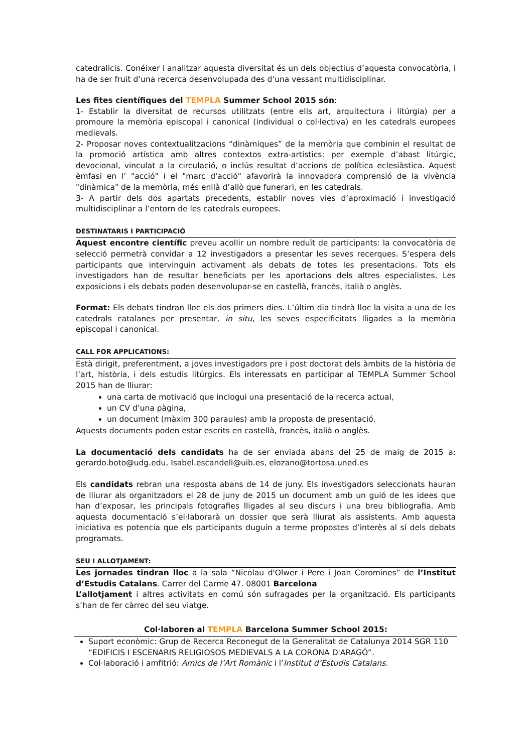catedralicis. Conéixer i analitzar aquesta diversitat és un dels objectius d’aquesta convocatòria, i ha de ser fruit d’una recerca desenvolupada des d’una vessant multidisciplinar.
Les fites científiques del TEMPLA Summer School 2015 són:
1- Establir la diversitat de recursos utilitzats (entre ells art, arquitectura i litúrgia) per a promoure la memòria episcopal i canonical (individual o col·lectiva) en les catedrals europees medievals.
2- Proposar noves contextualitzacions “dinàmiques” de la memòria que combinin el resultat de la promoció artística amb altres contextos extra-artístics: per exemple d’abast litúrgic, devocional, vinculat a la circulació, o inclús resultat d’accions de política eclesiàstica. Aquest èmfasi en l’ "acció" i el "marc d'acció" afavorirà la innovadora comprensió de la vivència "dinàmica" de la memòria, més enllà d’allò que funerari, en les catedrals.
3- A partir dels dos apartats precedents, establir noves vies d’aproximació i investigació multidisciplinar a l’entorn de les catedrals europees.
DESTINATARIS I PARTICIPACIÓ
Aquest encontre científic preveu acollir un nombre reduït de participants: la convocatòria de selecció permetrà convidar a 12 investigadors a presentar les seves recerques. S’espera dels participants que intervinguin activament als debats de totes les presentacions. Tots els investigadors han de resultar beneficiats per les aportacions dels altres especialistes. Les exposicions i els debats poden desenvolupar-se en castellà, francès, italià o anglès.
Format: Els debats tindran lloc els dos primers dies. L’últim dia tindrà lloc la visita a una de les catedrals catalanes per presentar, in situ, les seves especificitats lligades a la memòria episcopal i canonical.
CALL FOR APPLICATIONS:
Està dirigit, preferentment, a joves investigadors pre i post doctorat dels àmbits de la història de l’art, història, i dels estudis litúrgics. Els interessats en participar al TEMPLA Summer School 2015 han de lliurar:
una carta de motivació que inclogui una presentació de la recerca actual,
un CV d’una pàgina,
un document (màxim 300 paraules) amb la proposta de presentació.
Aquests documents poden estar escrits en castellà, francès, italià o anglès.
La documentació dels candidats ha de ser enviada abans del 25 de maig de 2015 a: gerardo.boto@udg.edu, Isabel.escandell@uib.es, elozano@tortosa.uned.es
Els candidats rebran una resposta abans de 14 de juny. Els investigadors seleccionats hauran de lliurar als organitzadors el 28 de juny de 2015 un document amb un guió de les idees que han d’exposar, les principals fotografies lligades al seu discurs i una breu bibliografia. Amb aquesta documentació s’el·laborarà un dossier que serà lliurat als assistents. Amb aquesta iniciativa es potencia que els participants duguin a terme propostes d’interès al sí dels debats programats.
SEU I ALLOTJAMENT:
Les jornades tindran lloc a la sala “Nicolau d'Olwer i Pere i Joan Coromines” de l’Institut d’Estudis Catalans. Carrer del Carme 47. 08001 Barcelona
L’allotjament i altres activitats en comú són sufragades per la organització. Els participants s’han de fer càrrec del seu viatge.
Col·laboren al TEMPLA Barcelona Summer School 2015:
Suport econòmic: Grup de Recerca Reconegut de la Generalitat de Catalunya 2014 SGR 110 “EDIFICIS I ESCENARIS RELIGIOSOS MEDIEVALS A LA CORONA D'ARAGÓ”.
Col·laboració i amfitrió: Amics de l’Art Romànic i l’Institut d’Estudis Catalans.